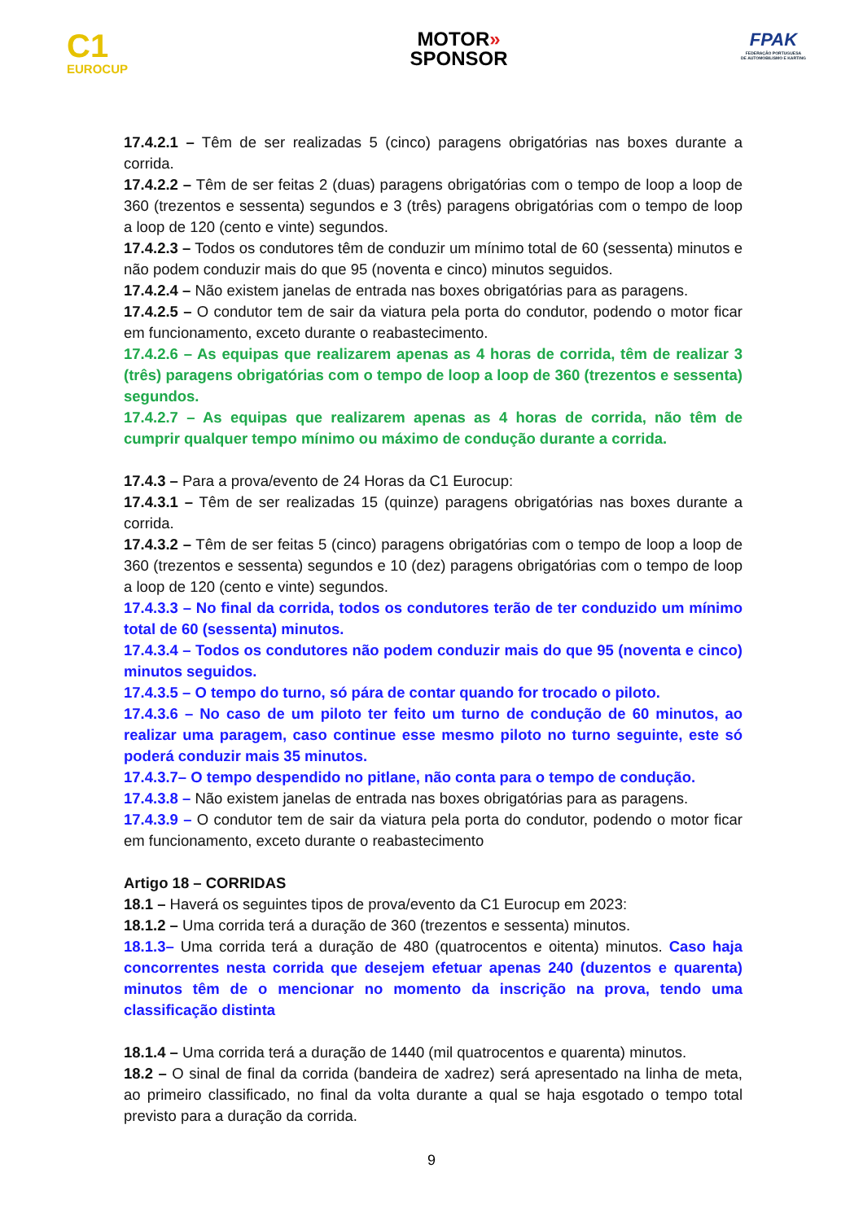C1
EUROCUP
MOTOR»
SPONSOR
FPAK
FEDERAÇÃO PORTUGUESA
DE AUTOMOBILISMO E KARTING
17.4.2.1 – Têm de ser realizadas 5 (cinco) paragens obrigatórias nas boxes durante a corrida.
17.4.2.2 – Têm de ser feitas 2 (duas) paragens obrigatórias com o tempo de loop a loop de 360 (trezentos e sessenta) segundos e 3 (três) paragens obrigatórias com o tempo de loop a loop de 120 (cento e vinte) segundos.
17.4.2.3 – Todos os condutores têm de conduzir um mínimo total de 60 (sessenta) minutos e não podem conduzir mais do que 95 (noventa e cinco) minutos seguidos.
17.4.2.4 – Não existem janelas de entrada nas boxes obrigatórias para as paragens.
17.4.2.5 – O condutor tem de sair da viatura pela porta do condutor, podendo o motor ficar em funcionamento, exceto durante o reabastecimento.
17.4.2.6 – As equipas que realizarem apenas as 4 horas de corrida, têm de realizar 3 (três) paragens obrigatórias com o tempo de loop a loop de 360 (trezentos e sessenta) segundos.
17.4.2.7 – As equipas que realizarem apenas as 4 horas de corrida, não têm de cumprir qualquer tempo mínimo ou máximo de condução durante a corrida.
17.4.3 – Para a prova/evento de 24 Horas da C1 Eurocup:
17.4.3.1 – Têm de ser realizadas 15 (quinze) paragens obrigatórias nas boxes durante a corrida.
17.4.3.2 – Têm de ser feitas 5 (cinco) paragens obrigatórias com o tempo de loop a loop de 360 (trezentos e sessenta) segundos e 10 (dez) paragens obrigatórias com o tempo de loop a loop de 120 (cento e vinte) segundos.
17.4.3.3 – No final da corrida, todos os condutores terão de ter conduzido um mínimo total de 60 (sessenta) minutos.
17.4.3.4 – Todos os condutores não podem conduzir mais do que 95 (noventa e cinco) minutos seguidos.
17.4.3.5 – O tempo do turno, só pára de contar quando for trocado o piloto.
17.4.3.6 – No caso de um piloto ter feito um turno de condução de 60 minutos, ao realizar uma paragem, caso continue esse mesmo piloto no turno seguinte, este só poderá conduzir mais 35 minutos.
17.4.3.7– O tempo despendido no pitlane, não conta para o tempo de condução.
17.4.3.8 – Não existem janelas de entrada nas boxes obrigatórias para as paragens.
17.4.3.9 – O condutor tem de sair da viatura pela porta do condutor, podendo o motor ficar em funcionamento, exceto durante o reabastecimento
Artigo 18 – CORRIDAS
18.1 – Haverá os seguintes tipos de prova/evento da C1 Eurocup em 2023:
18.1.2 – Uma corrida terá a duração de 360 (trezentos e sessenta) minutos.
18.1.3– Uma corrida terá a duração de 480 (quatrocentos e oitenta) minutos. Caso haja concorrentes nesta corrida que desejem efetuar apenas 240 (duzentos e quarenta) minutos têm de o mencionar no momento da inscrição na prova, tendo uma classificação distinta
18.1.4 – Uma corrida terá a duração de 1440 (mil quatrocentos e quarenta) minutos.
18.2 – O sinal de final da corrida (bandeira de xadrez) será apresentado na linha de meta, ao primeiro classificado, no final da volta durante a qual se haja esgotado o tempo total previsto para a duração da corrida.
9